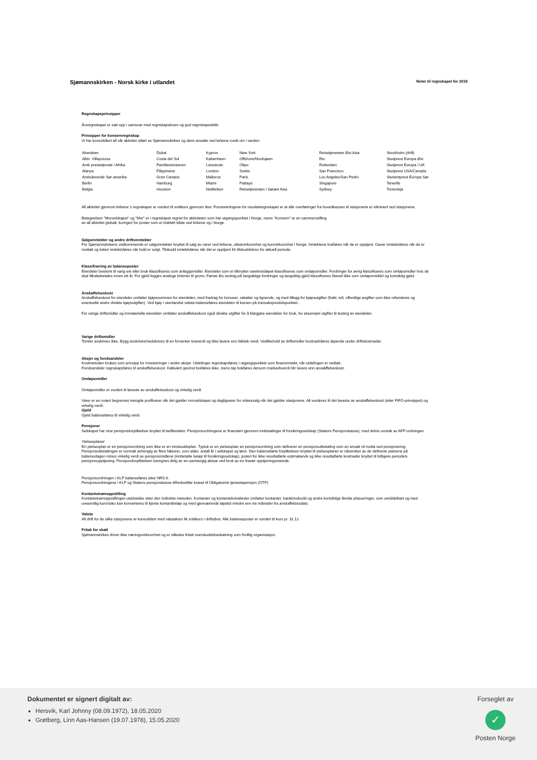Sjømannskirken - Norsk kirke i utlandet
Noter til regnskapet for 2019
Regnskapsprinsipper
Årsregnskapet er satt opp i samsvar med regnskapsloven og god regnskapsskikk.
Prinsipper for konsernregnskap
Vi har konsolidiert all vår aktivitet utført av Sjømannskirken og dens ansatte ved kirkene rundt om i verden.
| Aberdeen | Dubai | Kypros | New York | Reisetjenesten Øst Asia | Stockholm (drift) |
| Albir- Villayoiosa | Costa del Sol | København | Offshore/Nordsjøen | Rio | Studprest Europa Øst |
| Amb prestetjenste i Afrika | Familieveiviseren | Lanzarote | Okpo | Rotterdam | Studprest Europa / UK |
| Alanya | Filippinene | London | Sveits | San Francisco | Studprest USA/Canada |
| Ambulerende Sør-amerika | Gran Canaria | Mallorca | Paris | Los Angeles/San Pedro | Studentprest Europa Sør |
| Berlin | Hamburg | Miami | Pattaya | Singapore | Tenerife |
| Belgia | Houston | Nettkirken | Reisetjenesten i Sørøst Asia | Sydney | Torrevieja |
All aktivitet gjennom kirkene`s regnskaper er vurdert til snittkurs gjennom året. Forutsetningene for resultatregnskapet er at alle overføringer fra hovedkassen til stasjonene er eliminert ved stasjonene.
Betegnelsen "Morselskapet" og "Mor" er i regnskapet regnet for aktiviteten som har utgangspunktet i Norge, mens "Konsern" er en sammenstilling
av all aktivitet globalt, korrigert for poster som er bokført både ved kirkene og i Norge.
Salgsinntekter og andre driftsinntekter
For Sjømannskirkens vedkommende er salgsinntekter knyttet til salg av varer ved kirkene, utleievirksomhet og kursvirksomhet i Norge. Inntektene bokføres når de er opptjent. Gaver inntektsføres når de er mottatt og lotteri inntektsføres når lodd er solgt. Tilskudd inntektsføres når det er opptjent iht tilskuddsbrev for aktuell periode.
Klassifisering av balanseposter
Eiendeler bestemt til varig eie eller bruk klassifiseres som anleggsmidler. Eiendeler som er tilknyttet varekretsløpet klassifiseres som omløpsmidler. Fordringer for øvrig klassifiseres som omløpsmidler hvis de skal tilbakebetales innen ett år. For gjeld legges analoge kriterier til grunn. Første års avdrag på langsiktige fordringer og langsiktig gjeld klassifiseres likevel ikke som omløpsmiddel og kortsiktig gjeld.
Anskaffelseskost
Anskaffelseskost for eiendeler omfatter kjøpesummen for eiendelen, med fradrag for bonuser, rabatter og lignende, og med tillegg for kjøpsutgifter (frakt, toll, offentlige avgifter som ikke refunderes og eventuelle andre direkte kjøpsutgifter). Ved kjøp i utenlandsk valuta balanseføres eiendelen til kursen på transaksjonstidspunktet..
For varige driftsmidler og immaterielle eiendeler omfatter anskaffelseskost også direkte utgifter for å klargjøre eiendelen for bruk, for eksempel utgifter til testing av eiendelen.
Varige driftsmidler
Tomter avskrives ikke. Bygg avskrives/nedskrives til en forventet restverdi og ikke lavere enn faktisk verdi. Vedlikehold av driftsmidler kostnadsføres løpende under driftskostnader.
Aksjer og fondsandeler
Kostmetoden brukes som prinsipp for investeringer i andre aksjer. Utdelinger regnskapsføres i utgangspunktet som finansinntekt, når utdelingen er vedtatt.
Fondsandeler regnskapsføres til anskaffelseskost. Kalkulert gevinst bokføres ikke, mens tap bokføres dersom markedsverdi blir lavere enn ansakffelseskost.
Omløpsmidler
Omløpsmidler er vurdert til laveste av anskaffelseskost og virkelig verdi.
Varer er en svært begrenset mengde profilvarer når det gjelder morselskapet og dagligvarer for videresalg når det gjelder stasjonene. Alt vurderes til det laveste av anskaffelseskost (etter FIFO-prinsippet) og virkelig verdi.
Gjeld
Gjeld balanseføres til virkelig verdi.
Pensjoner
Selskapet har sine pensjonsforpliktelser knyttet til tariffavtalen. Pensjonsordningene er finansiert gjennom innbetalinger til forsikringsselskap (Statens Pensjonskasse), med delvis unntak av AFP-ordningen.
Ytelsesplaner
En ytelsesplan er en pensjonsordning som ikke er en innskuddsplan. Typisk er en ytelsesplan en pensjonsordning som definerer en pensjonsutbetaling som en ansatt vil motta ved pensjonering. Pensjonsutbetalingen er normalt avhengig av flere faktorer, som alder, antall år i selskapet og lønn. Den balanseførte forpliktelsen knyttet til ytelsesplaner er nåverdien av de definerte ytelsene på balansedagen minus virkelig verdi av pensjonsmidlene (innbetalte beløp til forsikringsselskap), justert for ikke resultatførte estimatavvik og ikke resultatførte kostnader knyttet til tidligere perioders pensjonsopptjening. Pensjonsforpliktelsen beregnes årlig av en uavhengig aktuar ved bruk av en lineær opptjeningsmetode.
Pensjonsordningen i KLP balanseføres etter NRS 6.
Pensjonsordningene i KLP og Statens pensjonskasse tilfredsstiller kravet til Obligatorisk tjenestepensjon (OTP)
Kontantstrømoppstilling
Kontantstrømoppstillingen utarbeides etter den indirekte metoden. Kontanter og kontantekvivalenter omfatter kontanter, bankinnskudd og andre kortsiktige likvide plasseringer, som umiddelbart og med uvesentlig kursrisiko kan konverteres til kjente kontantbeløp og med gjenværende løpetid mindre enn tre måneder fra anskaffelsesdato.
Valuta
All drift for de ulike stasjonene er konsolidert med valutakurs lik snittkurs i driftsåret. Alle balanseposter er vurdert til kurs pr. 31.12
Fritak for skatt
Sjømannskirken driver ikke næringsvirksomhet og er således fritatt overskuddsbeskatning som frivillig organisasjon.
Dokumentet er signert digitalt av:
Hersvik, Karl Johnny (08.09.1972), 18.05.2020
Grøtberg, Linn Aas-Hansen (19.07.1978), 15.05.2020
Forseglet av
✓
Posten Norge